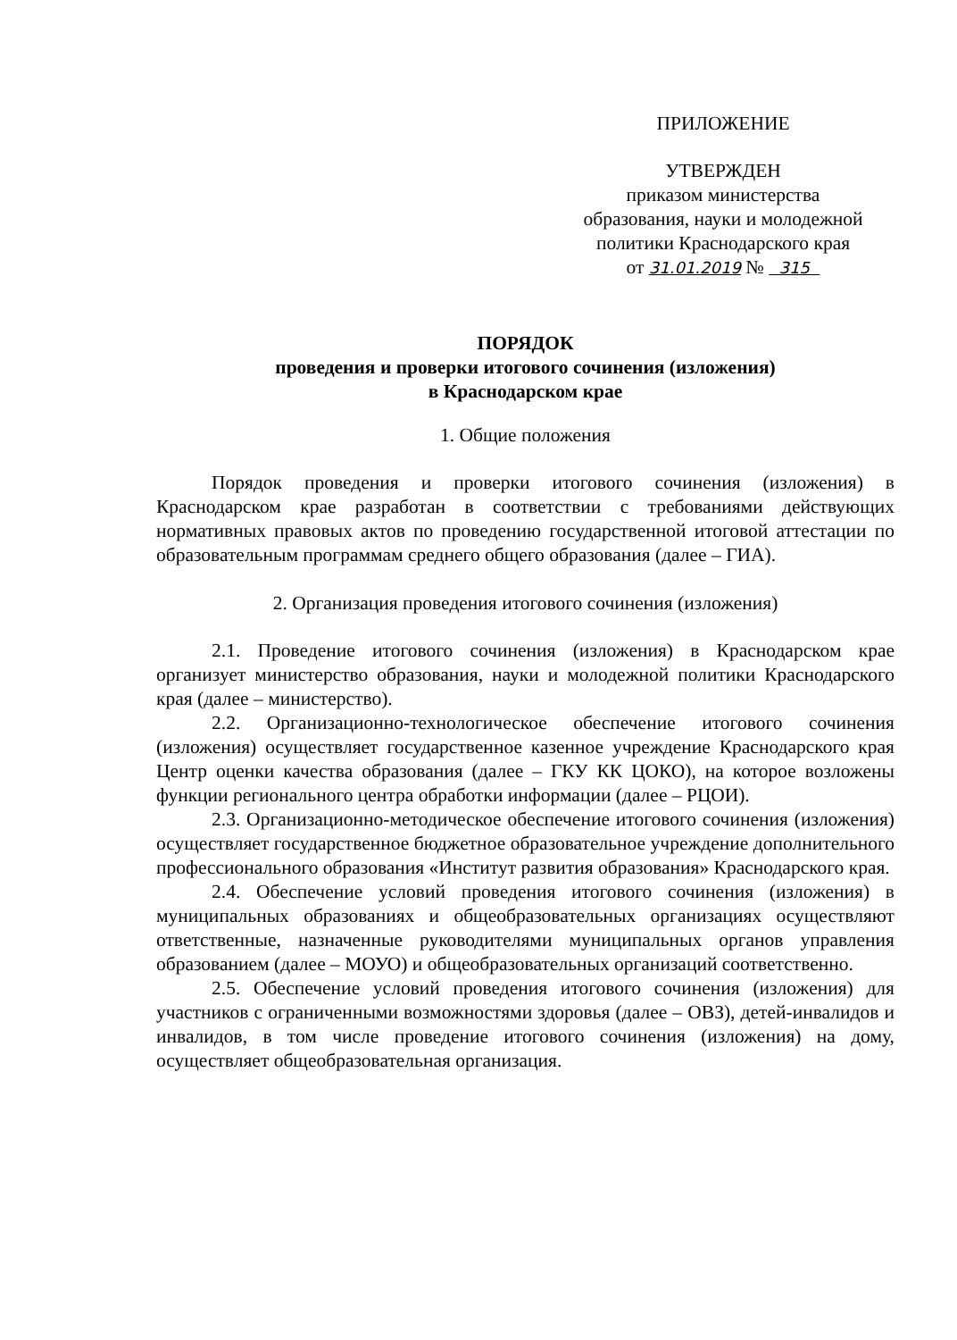ПРИЛОЖЕНИЕ
УТВЕРЖДЕН
приказом министерства
образования, науки и молодежной
политики Краснодарского края
от 31.01.2019 № 315
ПОРЯДОК
проведения и проверки итогового сочинения (изложения)
в Краснодарском крае
1. Общие положения
Порядок проведения и проверки итогового сочинения (изложения) в Краснодарском крае разработан в соответствии с требованиями действующих нормативных правовых актов по проведению государственной итоговой аттестации по образовательным программам среднего общего образования (далее – ГИА).
2. Организация проведения итогового сочинения (изложения)
2.1. Проведение итогового сочинения (изложения) в Краснодарском крае организует министерство образования, науки и молодежной политики Краснодарского края (далее – министерство).
2.2. Организационно-технологическое обеспечение итогового сочинения (изложения) осуществляет государственное казенное учреждение Краснодарского края Центр оценки качества образования (далее – ГКУ КК ЦОКО), на которое возложены функции регионального центра обработки информации (далее – РЦОИ).
2.3. Организационно-методическое обеспечение итогового сочинения (изложения) осуществляет государственное бюджетное образовательное учреждение дополнительного профессионального образования «Институт развития образования» Краснодарского края.
2.4. Обеспечение условий проведения итогового сочинения (изложения) в муниципальных образованиях и общеобразовательных организациях осуществляют ответственные, назначенные руководителями муниципальных органов управления образованием (далее – МОУО) и общеобразовательных организаций соответственно.
2.5. Обеспечение условий проведения итогового сочинения (изложения) для участников с ограниченными возможностями здоровья (далее – ОВЗ), детей-инвалидов и инвалидов, в том числе проведение итогового сочинения (изложения) на дому, осуществляет общеобразовательная организация.